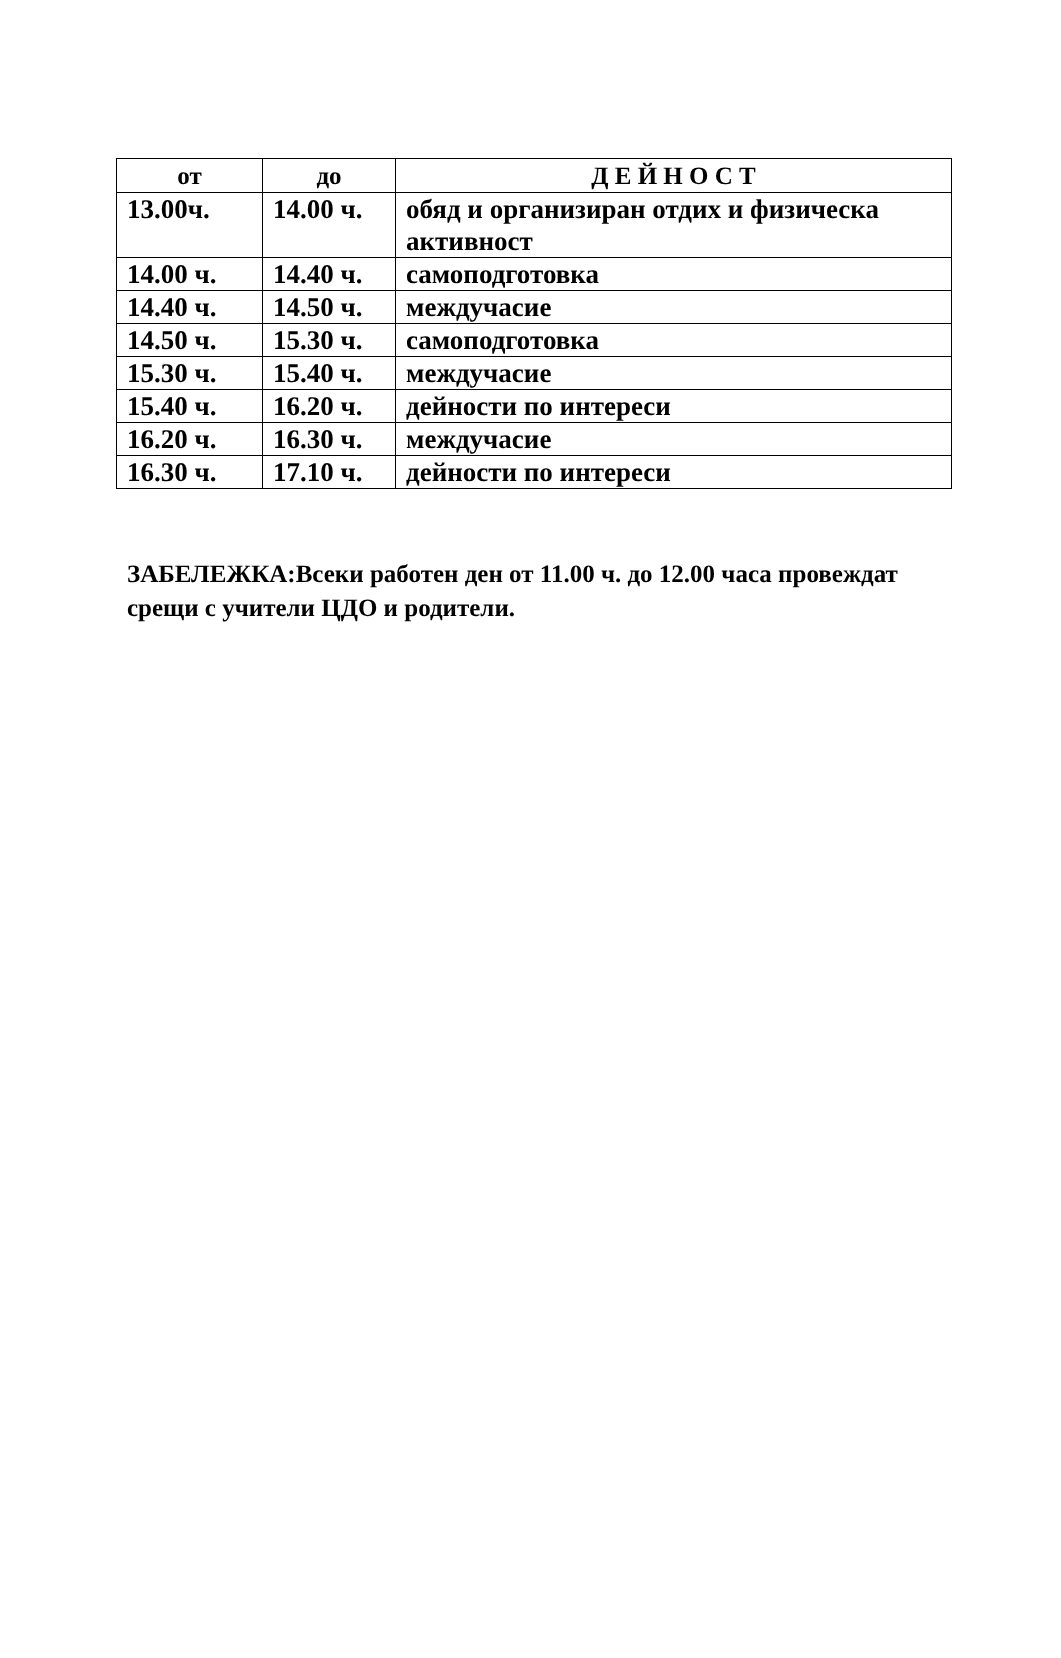| от | до | Д Е Й Н О С Т |
| --- | --- | --- |
| 13.00ч. | 14.00 ч. | обяд и организиран отдих и физическа активност |
| 14.00 ч. | 14.40 ч. | самоподготовка |
| 14.40 ч. | 14.50 ч. | междучасие |
| 14.50 ч. | 15.30 ч. | самоподготовка |
| 15.30 ч. | 15.40 ч. | междучасие |
| 15.40 ч. | 16.20 ч. | дейности по интереси |
| 16.20 ч. | 16.30 ч. | междучасие |
| 16.30 ч. | 17.10 ч. | дейности по интереси |
ЗАБЕЛЕЖКА:Всеки работен ден от 11.00 ч. до 12.00 часа провеждат срещи с учители ЦДО и родители.